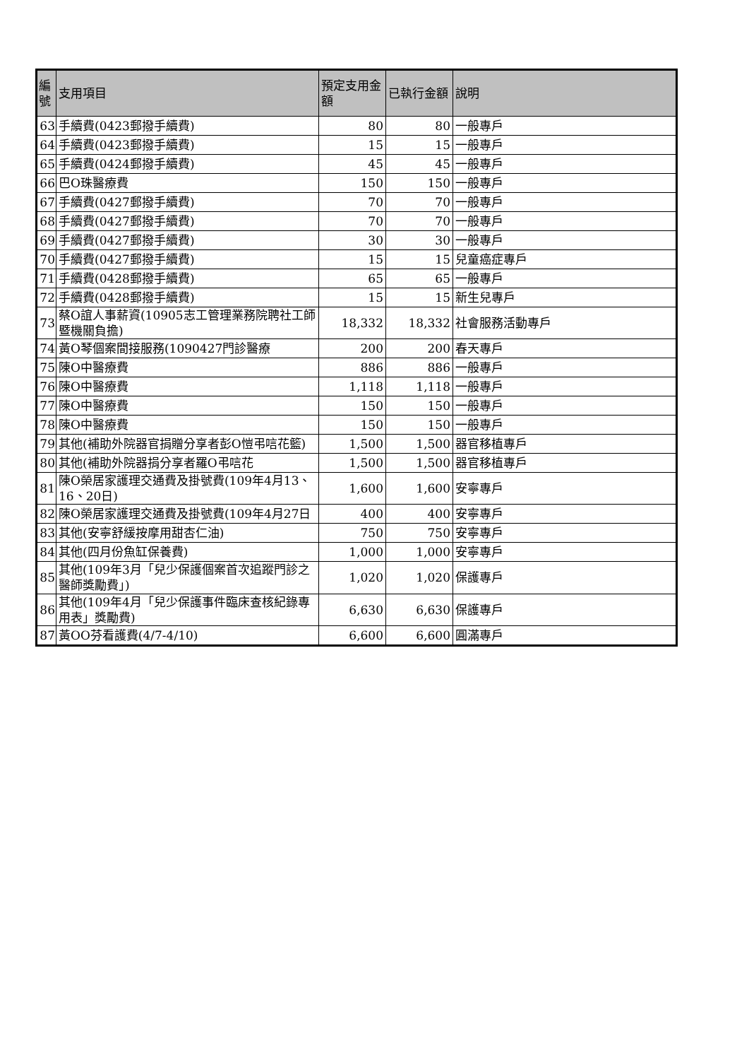| 編號 | 支用項目 | 預定支用金額 | 已執行金額 | 說明 |
| --- | --- | --- | --- | --- |
| 63 | 手續費(0423郵撥手續費) | 80 | 80 | 一般專戶 |
| 64 | 手續費(0423郵撥手續費) | 15 | 15 | 一般專戶 |
| 65 | 手續費(0424郵撥手續費) | 45 | 45 | 一般專戶 |
| 66 | 巴O珠醫療費 | 150 | 150 | 一般專戶 |
| 67 | 手續費(0427郵撥手續費) | 70 | 70 | 一般專戶 |
| 68 | 手續費(0427郵撥手續費) | 70 | 70 | 一般專戶 |
| 69 | 手續費(0427郵撥手續費) | 30 | 30 | 一般專戶 |
| 70 | 手續費(0427郵撥手續費) | 15 | 15 | 兒童癌症專戶 |
| 71 | 手續費(0428郵撥手續費) | 65 | 65 | 一般專戶 |
| 72 | 手續費(0428郵撥手續費) | 15 | 15 | 新生兒專戶 |
| 73 | 蔡O誼人事薪資(10905志工管理業務院聘社工師暨機關負擔) | 18,332 | 18,332 | 社會服務活動專戶 |
| 74 | 黃O琴個案間接服務(1090427門診醫療 | 200 | 200 | 春天專戶 |
| 75 | 陳O中醫療費 | 886 | 886 | 一般專戶 |
| 76 | 陳O中醫療費 | 1,118 | 1,118 | 一般專戶 |
| 77 | 陳O中醫療費 | 150 | 150 | 一般專戶 |
| 78 | 陳O中醫療費 | 150 | 150 | 一般專戶 |
| 79 | 其他(補助外院器官捐贈分享者彭O愷弔唁花籃) | 1,500 | 1,500 | 器官移植專戶 |
| 80 | 其他(補助外院器捐分享者羅O弔唁花 | 1,500 | 1,500 | 器官移植專戶 |
| 81 | 陳O榮居家護理交通費及掛號費(109年4月13、16、20日) | 1,600 | 1,600 | 安寧專戶 |
| 82 | 陳O榮居家護理交通費及掛號費(109年4月27日 | 400 | 400 | 安寧專戶 |
| 83 | 其他(安寧舒緩按摩用甜杏仁油) | 750 | 750 | 安寧專戶 |
| 84 | 其他(四月份魚缸保養費) | 1,000 | 1,000 | 安寧專戶 |
| 85 | 其他(109年3月「兒少保護個案首次追蹤門診之醫師獎勵費」) | 1,020 | 1,020 | 保護專戶 |
| 86 | 其他(109年4月「兒少保護事件臨床查核紀錄專用表」獎勵費) | 6,630 | 6,630 | 保護專戶 |
| 87 | 黃OO芬看護費(4/7-4/10) | 6,600 | 6,600 | 圓滿專戶 |